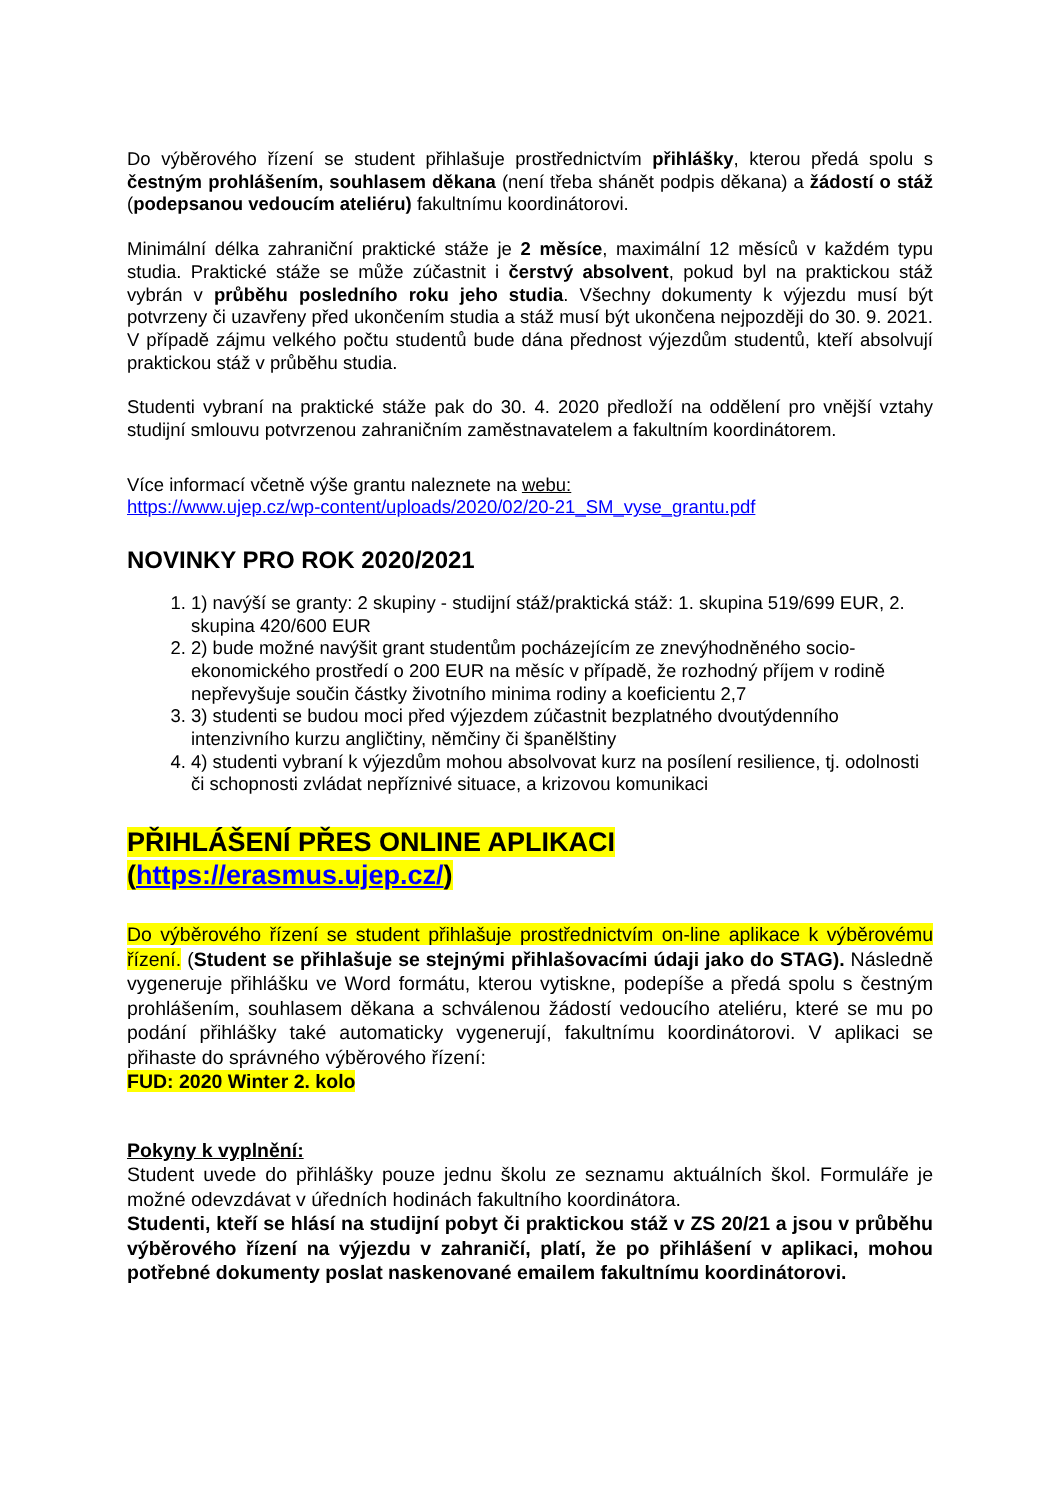Do výběrového řízení se student přihlašuje prostřednictvím přihlášky, kterou předá spolu s čestným prohlášením, souhlasem děkana (není třeba shánět podpis děkana) a žádostí o stáž (podepsanou vedoucím ateliéru) fakultnímu koordinátorovi.
Minimální délka zahraniční praktické stáže je 2 měsíce, maximální 12 měsíců v každém typu studia. Praktické stáže se může zúčastnit i čerstvý absolvent, pokud byl na praktickou stáž vybrán v průběhu posledního roku jeho studia. Všechny dokumenty k výjezdu musí být potvrzeny či uzavřeny před ukončením studia a stáž musí být ukončena nejpozději do 30. 9. 2021. V případě zájmu velkého počtu studentů bude dána přednost výjezdům studentů, kteří absolvují praktickou stáž v průběhu studia.
Studenti vybraní na praktické stáže pak do 30. 4. 2020 předloží na oddělení pro vnější vztahy studijní smlouvu potvrzenou zahraničním zaměstnavatelem a fakultním koordinátorem.
Více informací včetně výše grantu naleznete na webu:
https://www.ujep.cz/wp-content/uploads/2020/02/20-21_SM_vyse_grantu.pdf
NOVINKY PRO ROK 2020/2021
1. 1) navýší se granty: 2 skupiny - studijní stáž/praktická stáž: 1. skupina 519/699 EUR, 2. skupina 420/600 EUR
2. 2) bude možné navýšit grant studentům pocházejícím ze znevýhodněného socio-ekonomického prostředí o 200 EUR na měsíc v případě, že rozhodný příjem v rodině nepřevyšuje součin částky životního minima rodiny a koeficientu 2,7
3. 3) studenti se budou moci před výjezdem zúčastnit bezplatného dvoutýdenního intenzivního kurzu angličtiny, němčiny či španělštiny
4. 4) studenti vybraní k výjezdům mohou absolvovat kurz na posílení resilience, tj. odolnosti či schopnosti zvládat nepříznivé situace, a krizovou komunikaci
PŘIHLÁŠENÍ PŘES ONLINE APLIKACI
(https://erasmus.ujep.cz/)
Do výběrového řízení se student přihlašuje prostřednictvím on-line aplikace k výběrovému řízení. (Student se přihlašuje se stejnými přihlašovacími údaji jako do STAG). Následně vygeneruje přihlášku ve Word formátu, kterou vytiskne, podepíše a předá spolu s čestným prohlášením, souhlasem děkana a schválenou žádostí vedoucího ateliéru, které se mu po podání přihlášky také automaticky vygenerují, fakultnímu koordinátorovi. V aplikaci se přihaste do správného výběrového řízení:
FUD: 2020 Winter 2. kolo
Pokyny k vyplnění:
Student uvede do přihlášky pouze jednu školu ze seznamu aktuálních škol. Formuláře je možné odevzdávat v úředních hodinách fakultního koordinátora.
Studenti, kteří se hlásí na studijní pobyt či praktickou stáž v ZS 20/21 a jsou v průběhu výběrového řízení na výjezdu v zahraničí, platí, že po přihlášení v aplikaci, mohou potřebné dokumenty poslat naskenované emailem fakultnímu koordinátorovi.